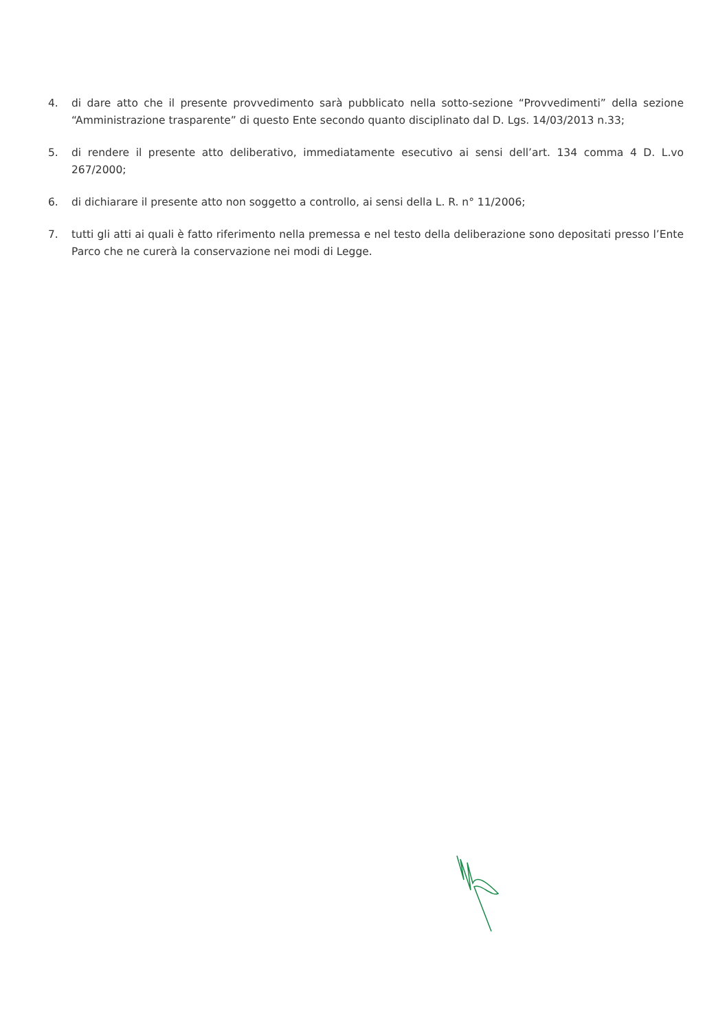4. di dare atto che il presente provvedimento sarà pubblicato nella sotto-sezione “Provvedimenti” della sezione “Amministrazione trasparente” di questo Ente secondo quanto disciplinato dal D. Lgs. 14/03/2013 n.33;
5. di rendere il presente atto deliberativo, immediatamente esecutivo ai sensi dell’art. 134 comma 4 D. L.vo 267/2000;
6. di dichiarare il presente atto non soggetto a controllo, ai sensi della L. R. n° 11/2006;
7. tutti gli atti ai quali è fatto riferimento nella premessa e nel testo della deliberazione sono depositati presso l’Ente Parco che ne curerà la conservazione nei modi di Legge.